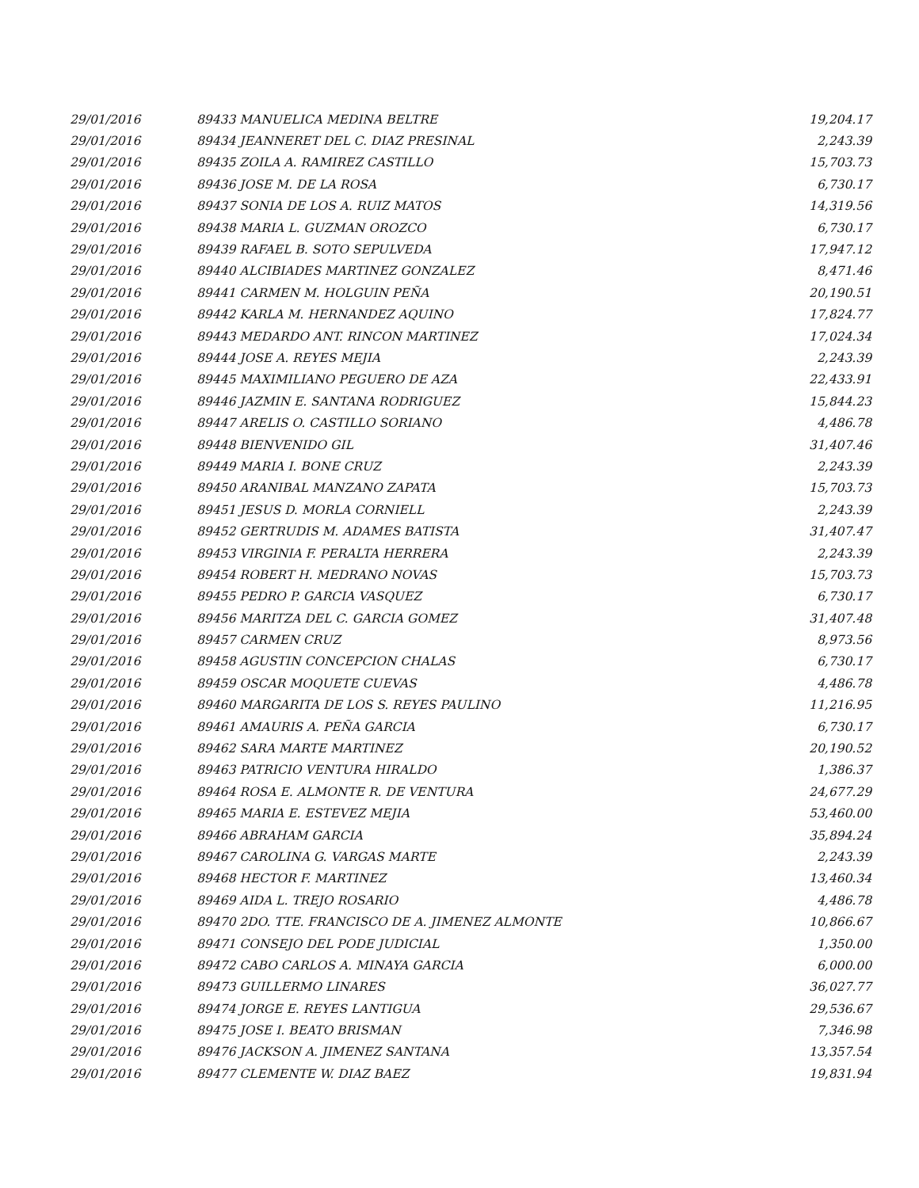| 29/01/2016 | 89433 MANUELICA MEDINA BELTRE | 19,204.17 |
| 29/01/2016 | 89434 JEANNERET DEL C. DIAZ PRESINAL | 2,243.39 |
| 29/01/2016 | 89435 ZOILA A. RAMIREZ CASTILLO | 15,703.73 |
| 29/01/2016 | 89436 JOSE M. DE LA ROSA | 6,730.17 |
| 29/01/2016 | 89437 SONIA DE LOS A. RUIZ MATOS | 14,319.56 |
| 29/01/2016 | 89438 MARIA L. GUZMAN OROZCO | 6,730.17 |
| 29/01/2016 | 89439 RAFAEL B. SOTO SEPULVEDA | 17,947.12 |
| 29/01/2016 | 89440 ALCIBIADES MARTINEZ GONZALEZ | 8,471.46 |
| 29/01/2016 | 89441 CARMEN M. HOLGUIN PEÑA | 20,190.51 |
| 29/01/2016 | 89442 KARLA M. HERNANDEZ AQUINO | 17,824.77 |
| 29/01/2016 | 89443 MEDARDO ANT. RINCON MARTINEZ | 17,024.34 |
| 29/01/2016 | 89444 JOSE A. REYES MEJIA | 2,243.39 |
| 29/01/2016 | 89445 MAXIMILIANO PEGUERO DE AZA | 22,433.91 |
| 29/01/2016 | 89446 JAZMIN E. SANTANA RODRIGUEZ | 15,844.23 |
| 29/01/2016 | 89447 ARELIS O. CASTILLO SORIANO | 4,486.78 |
| 29/01/2016 | 89448 BIENVENIDO GIL | 31,407.46 |
| 29/01/2016 | 89449 MARIA I. BONE CRUZ | 2,243.39 |
| 29/01/2016 | 89450 ARANIBAL MANZANO ZAPATA | 15,703.73 |
| 29/01/2016 | 89451 JESUS D. MORLA CORNIELL | 2,243.39 |
| 29/01/2016 | 89452 GERTRUDIS M. ADAMES BATISTA | 31,407.47 |
| 29/01/2016 | 89453 VIRGINIA F. PERALTA HERRERA | 2,243.39 |
| 29/01/2016 | 89454 ROBERT H. MEDRANO NOVAS | 15,703.73 |
| 29/01/2016 | 89455 PEDRO P. GARCIA VASQUEZ | 6,730.17 |
| 29/01/2016 | 89456 MARITZA DEL C. GARCIA GOMEZ | 31,407.48 |
| 29/01/2016 | 89457 CARMEN CRUZ | 8,973.56 |
| 29/01/2016 | 89458 AGUSTIN CONCEPCION CHALAS | 6,730.17 |
| 29/01/2016 | 89459 OSCAR MOQUETE CUEVAS | 4,486.78 |
| 29/01/2016 | 89460 MARGARITA DE LOS S. REYES PAULINO | 11,216.95 |
| 29/01/2016 | 89461 AMAURIS A. PEÑA GARCIA | 6,730.17 |
| 29/01/2016 | 89462 SARA MARTE MARTINEZ | 20,190.52 |
| 29/01/2016 | 89463 PATRICIO VENTURA HIRALDO | 1,386.37 |
| 29/01/2016 | 89464 ROSA E. ALMONTE R. DE VENTURA | 24,677.29 |
| 29/01/2016 | 89465 MARIA E. ESTEVEZ MEJIA | 53,460.00 |
| 29/01/2016 | 89466 ABRAHAM GARCIA | 35,894.24 |
| 29/01/2016 | 89467 CAROLINA G. VARGAS MARTE | 2,243.39 |
| 29/01/2016 | 89468 HECTOR F. MARTINEZ | 13,460.34 |
| 29/01/2016 | 89469 AIDA L. TREJO ROSARIO | 4,486.78 |
| 29/01/2016 | 89470 2DO. TTE. FRANCISCO DE A. JIMENEZ ALMONTE | 10,866.67 |
| 29/01/2016 | 89471 CONSEJO DEL PODE JUDICIAL | 1,350.00 |
| 29/01/2016 | 89472 CABO CARLOS A. MINAYA GARCIA | 6,000.00 |
| 29/01/2016 | 89473 GUILLERMO LINARES | 36,027.77 |
| 29/01/2016 | 89474 JORGE E. REYES LANTIGUA | 29,536.67 |
| 29/01/2016 | 89475 JOSE I. BEATO BRISMAN | 7,346.98 |
| 29/01/2016 | 89476 JACKSON A. JIMENEZ SANTANA | 13,357.54 |
| 29/01/2016 | 89477 CLEMENTE W. DIAZ BAEZ | 19,831.94 |